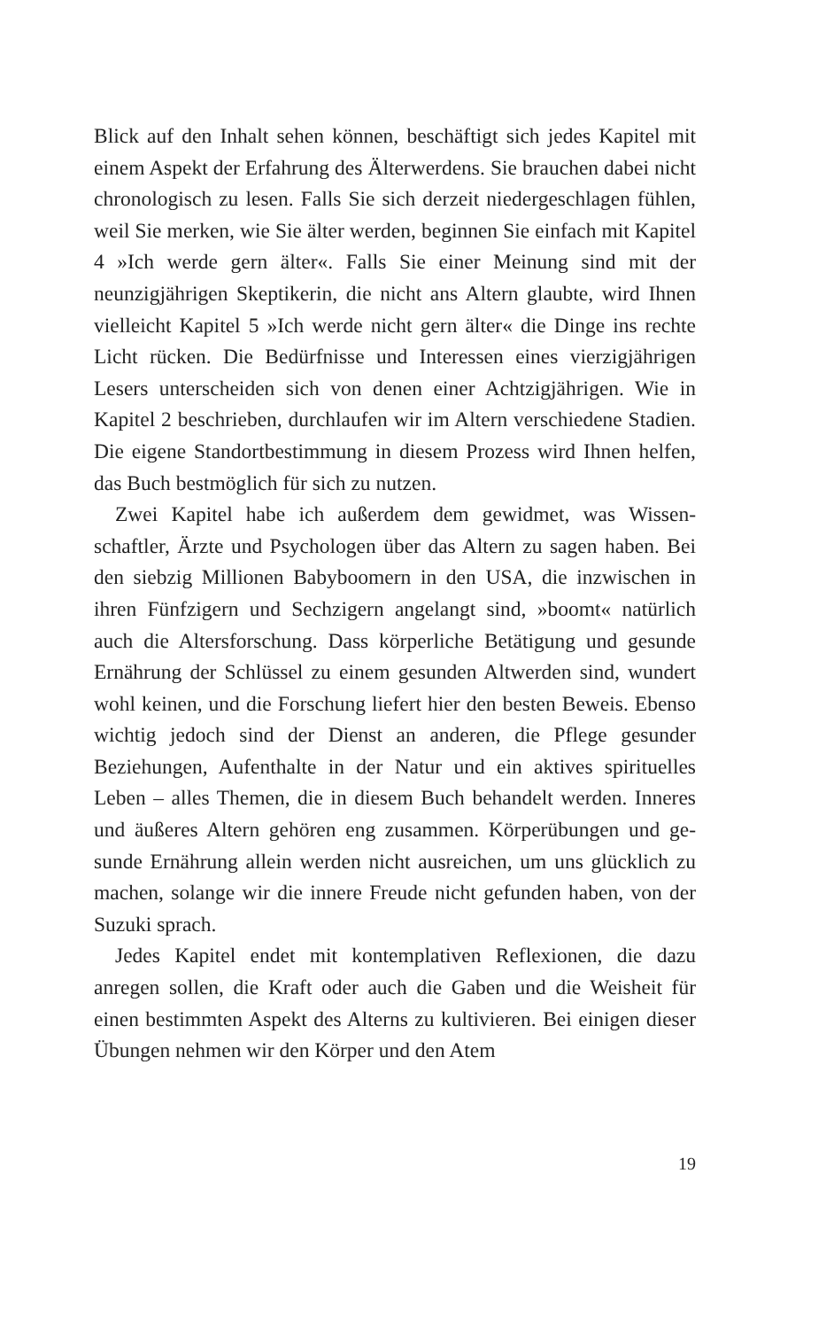Blick auf den Inhalt sehen können, beschäftigt sich jedes Kapitel mit einem Aspekt der Erfahrung des Älterwerdens. Sie brauchen dabei nicht chronologisch zu lesen. Falls Sie sich derzeit nieder­geschlagen fühlen, weil Sie merken, wie Sie älter werden, begin­nen Sie einfach mit Kapitel 4 »Ich werde gern älter«. Falls Sie ei­ner Meinung sind mit der neunzigjährigen Skeptikerin, die nicht ans Altern glaubte, wird Ihnen vielleicht Kapitel 5 »Ich werde nicht gern älter« die Dinge ins rechte Licht rücken. Die Bedürf­nisse und Interessen eines vierzigjährigen Lesers unterscheiden sich von denen einer Achtzigjährigen. Wie in Kapitel 2 beschrie­ben, durchlaufen wir im Altern verschiedene Stadien. Die eigene Standortbestimmung in diesem Prozess wird Ihnen helfen, das Buch bestmöglich für sich zu nutzen.
Zwei Kapitel habe ich außerdem dem gewidmet, was Wissen­schaftler, Ärzte und Psychologen über das Altern zu sagen ha­ben. Bei den siebzig Millionen Babyboomern in den USA, die inzwischen in ihren Fünfzigern und Sechzigern angelangt sind, »boomt« natürlich auch die Altersforschung. Dass körperliche Betätigung und gesunde Ernährung der Schlüssel zu einem ge­sunden Altwerden sind, wundert wohl keinen, und die For­schung liefert hier den besten Beweis. Ebenso wichtig jedoch sind der Dienst an anderen, die Pflege gesunder Beziehungen, Aufenthalte in der Natur und ein aktives spirituelles Leben – al­les Themen, die in diesem Buch behandelt werden. Inneres und äußeres Altern gehören eng zusammen. Körperübungen und ge­sunde Ernährung allein werden nicht ausreichen, um uns glück­lich zu machen, solange wir die innere Freude nicht gefunden haben, von der Suzuki sprach.
Jedes Kapitel endet mit kontemplativen Reflexionen, die dazu anregen sollen, die Kraft oder auch die Gaben und die Weisheit für einen bestimmten Aspekt des Alterns zu kultivieren. Bei ei­nigen dieser Übungen nehmen wir den Körper und den Atem
19